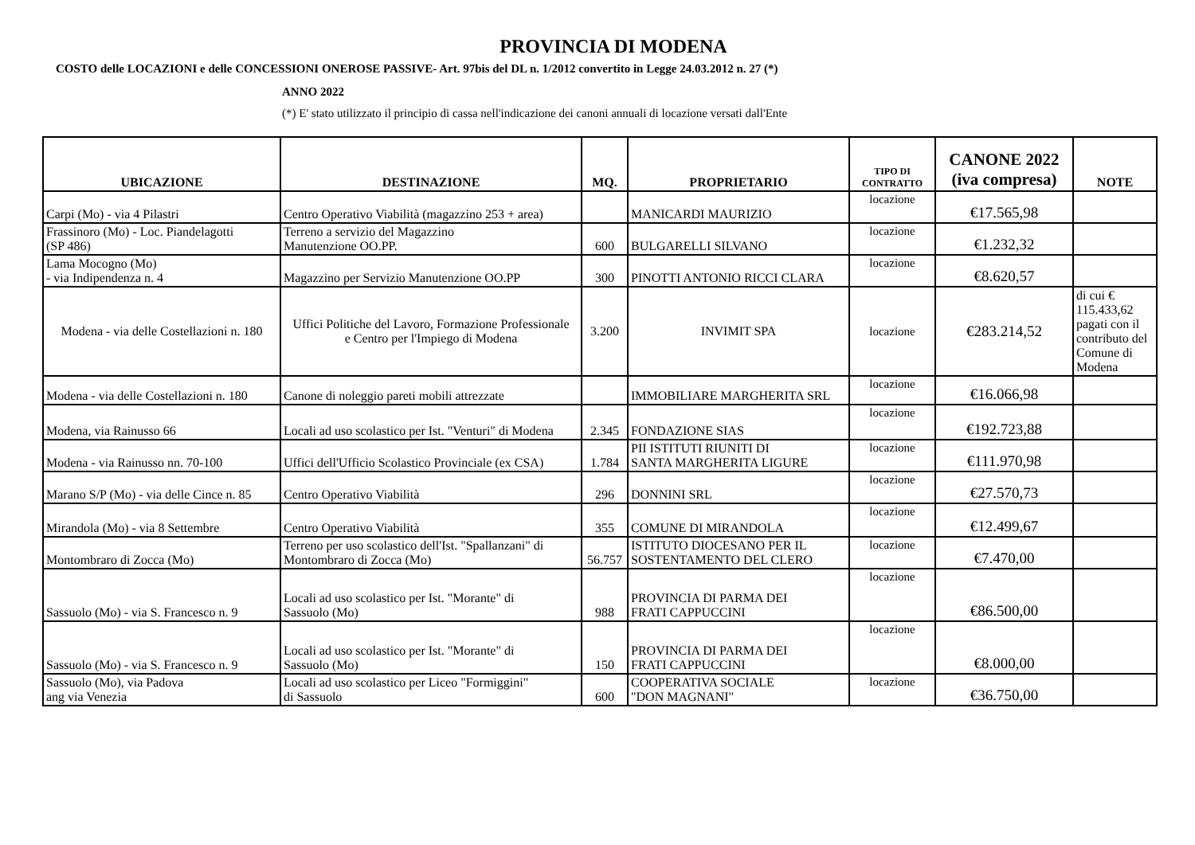PROVINCIA DI MODENA
COSTO delle LOCAZIONI e delle CONCESSIONI ONEROSE PASSIVE- Art. 97bis del DL n. 1/2012 convertito in Legge 24.03.2012 n. 27 (*)
ANNO 2022
(*) E' stato utilizzato il principio di cassa nell'indicazione dei canoni annuali di locazione versati dall'Ente
| UBICAZIONE | DESTINAZIONE | MQ. | PROPRIETARIO | TIPO DI CONTRATTO | CANONE 2022 (iva compresa) | NOTE |
| --- | --- | --- | --- | --- | --- | --- |
| Carpi (Mo) - via 4 Pilastri | Centro Operativo Viabilità (magazzino 253 + area) | | MANICARDI MAURIZIO | locazione | €17.565,98 | |
| Frassinoro (Mo) - Loc. Piandelagotti (SP 486) | Terreno a servizio del Magazzino Manutenzione OO.PP. | 600 | BULGARELLI SILVANO | locazione | €1.232,32 | |
| Lama Mocogno (Mo) - via Indipendenza n. 4 | Magazzino per Servizio Manutenzione OO.PP | 300 | PINOTTI ANTONIO RICCI CLARA | locazione | €8.620,57 | |
| Modena - via delle Costellazioni n. 180 | Uffici Politiche del Lavoro, Formazione Professionale e Centro per l'Impiego di Modena | 3.200 | INVIMIT SPA | locazione | €283.214,52 | di cui € 115.433,62 pagati con il contributo del Comune di Modena |
| Modena - via delle Costellazioni n. 180 | Canone di noleggio pareti mobili attrezzate | | IMMOBILIARE MARGHERITA SRL | locazione | €16.066,98 | |
| Modena, via Rainusso 66 | Locali ad uso scolastico per Ist. "Venturi" di Modena | 2.345 | FONDAZIONE SIAS | locazione | €192.723,88 | |
| Modena - via Rainusso nn. 70-100 | Uffici dell'Ufficio Scolastico Provinciale (ex CSA) | 1.784 | PII ISTITUTI RIUNITI DI SANTA MARGHERITA LIGURE | locazione | €111.970,98 | |
| Marano S/P (Mo) - via delle Cince n. 85 | Centro Operativo Viabilità | 296 | DONNINI SRL | locazione | €27.570,73 | |
| Mirandola (Mo) - via 8 Settembre | Centro Operativo Viabilità | 355 | COMUNE DI MIRANDOLA | locazione | €12.499,67 | |
| Montombraro di Zocca (Mo) | Terreno per uso scolastico dell'Ist. "Spallanzani" di Montombraro di Zocca (Mo) | 56.757 | ISTITUTO DIOCESANO PER IL SOSTENTAMENTO DEL CLERO | locazione | €7.470,00 | |
| Sassuolo (Mo) - via S. Francesco n. 9 | Locali ad uso scolastico per Ist. "Morante" di Sassuolo (Mo) | 988 | PROVINCIA DI PARMA DEI FRATI CAPPUCCINI | locazione | €86.500,00 | |
| Sassuolo (Mo) - via S. Francesco n. 9 | Locali ad uso scolastico per Ist. "Morante" di Sassuolo (Mo) | 150 | PROVINCIA DI PARMA DEI FRATI CAPPUCCINI | locazione | €8.000,00 | |
| Sassuolo (Mo), via Padova ang via Venezia | Locali ad uso scolastico per Liceo "Formiggini" di Sassuolo | 600 | COOPERATIVA SOCIALE "DON MAGNANI" | locazione | €36.750,00 | |